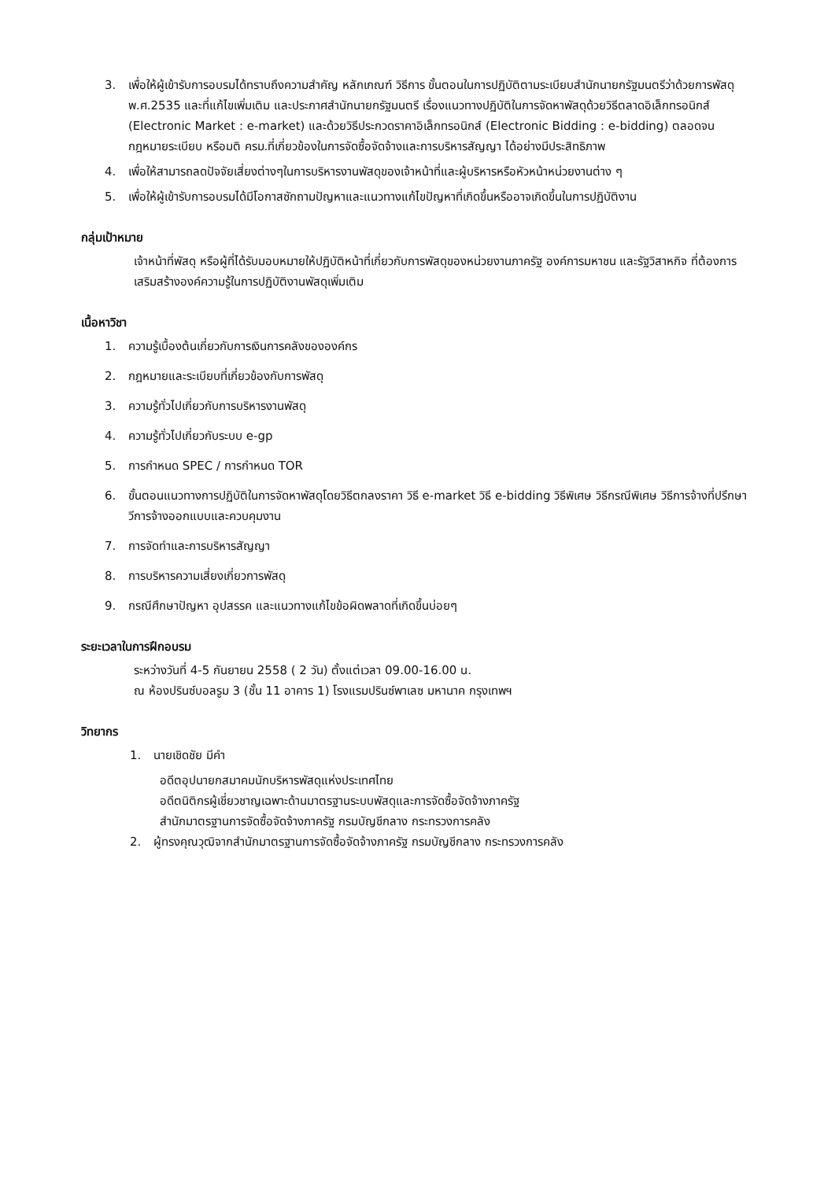3. เพื่อให้ผู้เข้ารับการอบรมได้ทราบถึงความสำคัญ หลักเกณฑ์ วิธีการ ขั้นตอนในการปฏิบัติตามระเบียบสำนักนายกรัฐมนตรีว่าด้วยการพัสดุ พ.ศ.2535 และที่แก้ไขเพิ่มเติม และประกาศสำนักนายกรัฐมนตรี เรื่องแนวทางปฏิบัติในการจัดหาพัสดุด้วยวิธีตลาดอิเล็กทรอนิกส์ (Electronic Market : e-market) และด้วยวิธีประกวดราคาอิเล็กทรอนิกส์ (Electronic Bidding : e-bidding) ตลอดจนกฎหมายระเบียบ หรือมติ ครม.ที่เกี่ยวข้องในการจัดซื้อจัดจ้างและการบริหารสัญญา ได้อย่างมีประสิทธิภาพ
4. เพื่อให้สามารถลดปัจจัยเสี่ยงต่างๆในการบริหารงานพัสดุของเจ้าหน้าที่และผู้บริหารหรือหัวหน้าหน่วยงานต่าง ๆ
5. เพื่อให้ผู้เข้ารับการอบรมได้มีโอกาสซักถามปัญหาและแนวทางแก้ไขปัญหาที่เกิดขึ้นหรืออาจเกิดขึ้นในการปฏิบัติงาน
กลุ่มเป้าหมาย
เจ้าหน้าที่พัสดุ หรือผู้ที่ได้รับมอบหมายให้ปฏิบัติหน้าที่เกี่ยวกับการพัสดุของหน่วยงานภาครัฐ องค์การมหาชน และรัฐวิสาหกิจ ที่ต้องการเสริมสร้างองค์ความรู้ในการปฏิบัติงานพัสดุเพิ่มเติม
เนื้อหาวิชา
1. ความรู้เบื้องต้นเกี่ยวกับการเงินการคลังขององค์กร
2. กฎหมายและระเบียบที่เกี่ยวข้องกับการพัสดุ
3. ความรู้ทั่วไปเกี่ยวกับการบริหารงานพัสดุ
4. ความรู้ทั่วไปเกี่ยวกับระบบ e-gp
5. การกำหนด SPEC / การกำหนด TOR
6. ขั้นตอนแนวทางการปฏิบัติในการจัดหาพัสดุโดยวิธีตกลงราคา วิธี e-market วิธี e-bidding วิธีพิเศษ วิธีกรณีพิเศษ วิธีการจ้างที่ปรึกษา วีการจ้างออกแบบและควบคุมงาน
7. การจัดทำและการบริหารสัญญา
8. การบริหารความเสี่ยงเกี่ยวการพัสดุ
9. กรณีศึกษาปัญหา อุปสรรค และแนวทางแก้ไขข้อผิดพลาดที่เกิดขึ้นบ่อยๆ
ระยะเวลาในการฝึกอบรม
ระหว่างวันที่ 4-5 กันยายน 2558 ( 2 วัน) ตั้งแต่เวลา 09.00-16.00 น.
ณ ห้องปรินซ์บอลรูม 3 (ชั้น 11 อาคาร 1) โรงแรมปรินซ์พาเลซ มหานาค กรุงเทพฯ
วิทยากร
1. นายเชิดชัย มีคำ
อดีตอุปนายกสมาคมนักบริหารพัสดุแห่งประเทศไทย
อดีตนิติกรผู้เชี่ยวชาญเฉพาะด้านมาตรฐานระบบพัสดุและการจัดซื้อจัดจ้างภาครัฐ
สำนักมาตรฐานการจัดซื้อจัดจ้างภาครัฐ กรมบัญชีกลาง กระทรวงการคลัง
2. ผู้ทรงคุณวุฒิจากสำนักมาตรฐานการจัดซื้อจัดจ้างภาครัฐ กรมบัญชีกลาง กระทรวงการคลัง